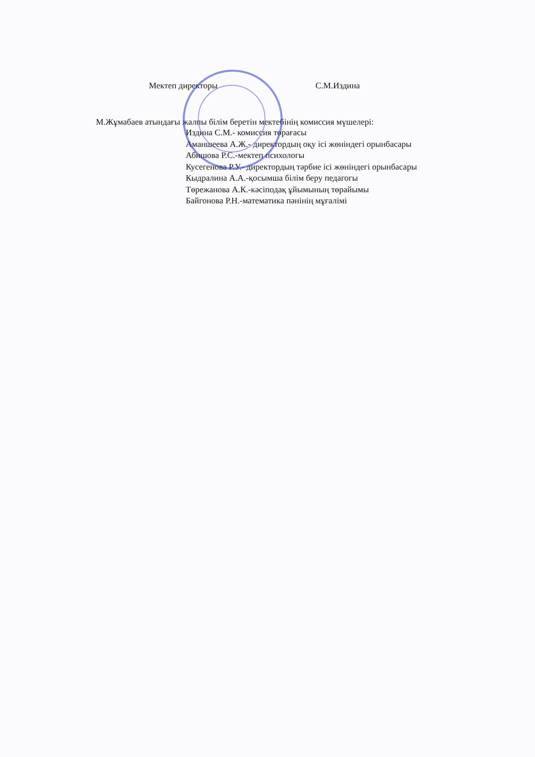Мектеп директоры С.М.Издина
М.Жұмабаев атындағы жалпы білім беретін мектебінің комиссия мүшелері:
Издина С.М.- комиссия төрағасы
Аманшеева А.Ж.- директордың оқу ісі жөніндегі орынбасары
Абишова Р.С.-мектеп психологы
Кусегенова Р.У.- директордың тәрбие ісі жөніндегі орынбасары
Кыдралина А.А.-қосымша білім беру педагогы
Төрежанова А.К.-кәсіподақ ұйымының төрайымы
Байгонова Р.Н.-математика пәнінің мұғалімі